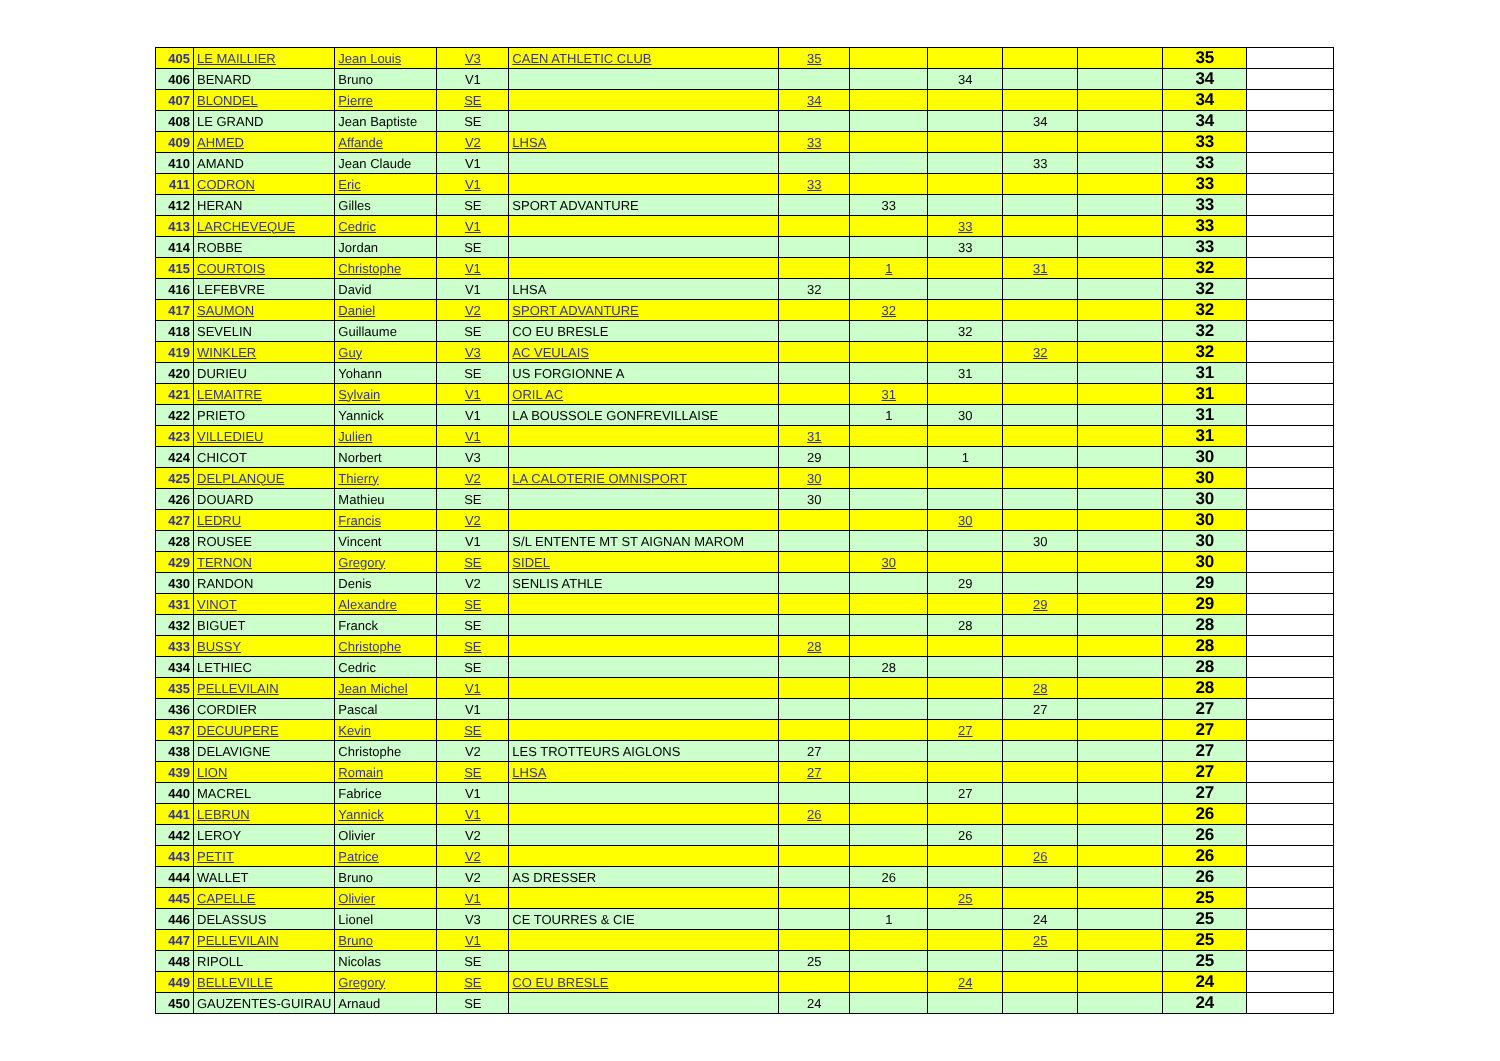| 405 | LE MAILLIER | Jean Louis | V3 | CAEN ATHLETIC CLUB | 35 | | | | | 35 | |
| 406 | BENARD | Bruno | V1 | | | | 34 | | | 34 | |
| 407 | BLONDEL | Pierre | SE | | 34 | | | | | 34 | |
| 408 | LE GRAND | Jean Baptiste | SE | | | | | 34 | | 34 | |
| 409 | AHMED | Affande | V2 | LHSA | 33 | | | | | 33 | |
| 410 | AMAND | Jean Claude | V1 | | | | | 33 | | 33 | |
| 411 | CODRON | Eric | V1 | | 33 | | | | | 33 | |
| 412 | HERAN | Gilles | SE | SPORT ADVANTURE | | 33 | | | | 33 | |
| 413 | LARCHEVEQUE | Cedric | V1 | | | | 33 | | | 33 | |
| 414 | ROBBE | Jordan | SE | | | | 33 | | | 33 | |
| 415 | COURTOIS | Christophe | V1 | | | 1 | | 31 | | 32 | |
| 416 | LEFEBVRE | David | V1 | LHSA | 32 | | | | | 32 | |
| 417 | SAUMON | Daniel | V2 | SPORT ADVANTURE | | 32 | | | | 32 | |
| 418 | SEVELIN | Guillaume | SE | CO EU BRESLE | | | 32 | | | 32 | |
| 419 | WINKLER | Guy | V3 | AC VEULAIS | | | | 32 | | 32 | |
| 420 | DURIEU | Yohann | SE | US FORGIONNE A | | | 31 | | | 31 | |
| 421 | LEMAITRE | Sylvain | V1 | ORIL AC | | 31 | | | | 31 | |
| 422 | PRIETO | Yannick | V1 | LA BOUSSOLE GONFREVILLAISE | | 1 | 30 | | | 31 | |
| 423 | VILLEDIEU | Julien | V1 | | 31 | | | | | 31 | |
| 424 | CHICOT | Norbert | V3 | | 29 | | 1 | | | 30 | |
| 425 | DELPLANQUE | Thierry | V2 | LA CALOTERIE OMNISPORT | 30 | | | | | 30 | |
| 426 | DOUARD | Mathieu | SE | | 30 | | | | | 30 | |
| 427 | LEDRU | Francis | V2 | | | | 30 | | | 30 | |
| 428 | ROUSEE | Vincent | V1 | S/L ENTENTE MT ST AIGNAN MAROM | | | | 30 | | 30 | |
| 429 | TERNON | Gregory | SE | SIDEL | | 30 | | | | 30 | |
| 430 | RANDON | Denis | V2 | SENLIS ATHLE | | | 29 | | | 29 | |
| 431 | VINOT | Alexandre | SE | | | | | 29 | | 29 | |
| 432 | BIGUET | Franck | SE | | | | 28 | | | 28 | |
| 433 | BUSSY | Christophe | SE | | 28 | | | | | 28 | |
| 434 | LETHIEC | Cedric | SE | | | 28 | | | | 28 | |
| 435 | PELLEVILAIN | Jean Michel | V1 | | | | | 28 | | 28 | |
| 436 | CORDIER | Pascal | V1 | | | | | 27 | | 27 | |
| 437 | DECUUPERE | Kevin | SE | | | | 27 | | | 27 | |
| 438 | DELAVIGNE | Christophe | V2 | LES TROTTEURS AIGLONS | 27 | | | | | 27 | |
| 439 | LION | Romain | SE | LHSA | 27 | | | | | 27 | |
| 440 | MACREL | Fabrice | V1 | | | | 27 | | | 27 | |
| 441 | LEBRUN | Yannick | V1 | | 26 | | | | | 26 | |
| 442 | LEROY | Olivier | V2 | | | | 26 | | | 26 | |
| 443 | PETIT | Patrice | V2 | | | | | 26 | | 26 | |
| 444 | WALLET | Bruno | V2 | AS DRESSER | | 26 | | | | 26 | |
| 445 | CAPELLE | Olivier | V1 | | | | 25 | | | 25 | |
| 446 | DELASSUS | Lionel | V3 | CE TOURRES & CIE | | 1 | | 24 | | 25 | |
| 447 | PELLEVILAIN | Bruno | V1 | | | | | 25 | | 25 | |
| 448 | RIPOLL | Nicolas | SE | | 25 | | | | | 25 | |
| 449 | BELLEVILLE | Gregory | SE | CO EU BRESLE | | | 24 | | | 24 | |
| 450 | GAUZENTES-GUIRAU | Arnaud | SE | | 24 | | | | | 24 | |